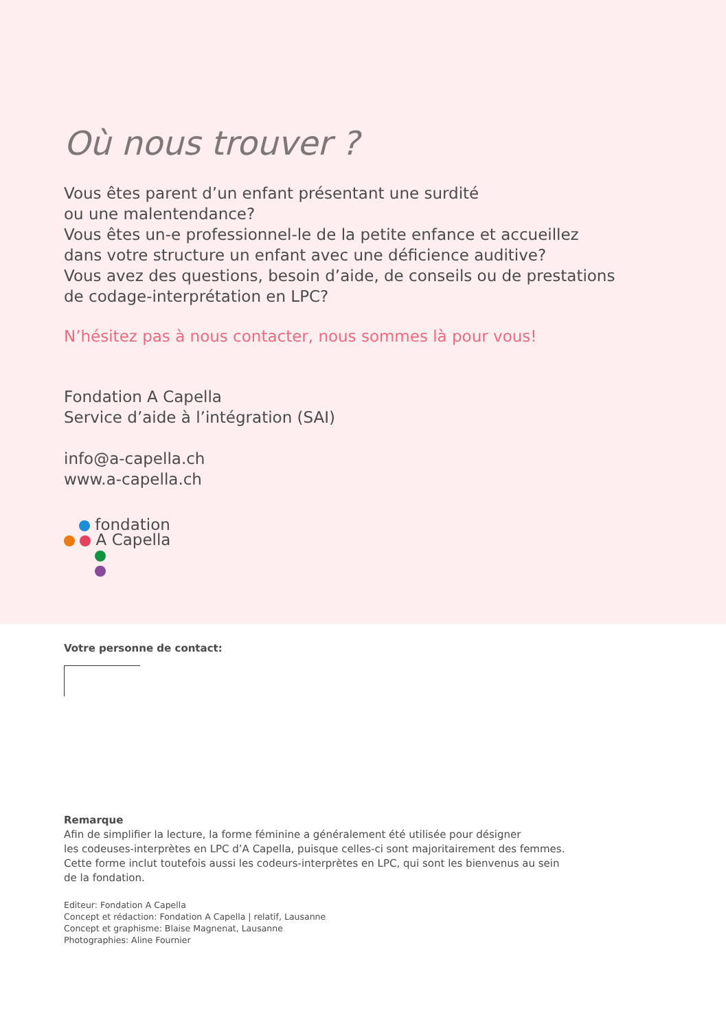Où nous trouver ?
Vous êtes parent d’un enfant présentant une surdité
ou une malentendance?
Vous êtes un-e professionnel-le de la petite enfance et accueillez
dans votre structure un enfant avec une déficience auditive?
Vous avez des questions, besoin d’aide, de conseils ou de prestations
de codage-interprétation en LPC?
N’hésitez pas à nous contacter, nous sommes là pour vous!
Fondation A Capella
Service d’aide à l’intégration (SAI)
info@a-capella.ch
www.a-capella.ch
fondation
A Capella
Votre personne de contact:
Remarque
Afin de simplifier la lecture, la forme féminine a généralement été utilisée pour désigner
les codeuses-interprètes en LPC d’A Capella, puisque celles-ci sont majoritairement des femmes.
Cette forme inclut toutefois aussi les codeurs-interprètes en LPC, qui sont les bienvenus au sein
de la fondation.
Editeur: Fondation A Capella
Concept et rédaction: Fondation A Capella | relatif, Lausanne
Concept et graphisme: Blaise Magnenat, Lausanne
Photographies: Aline Fournier